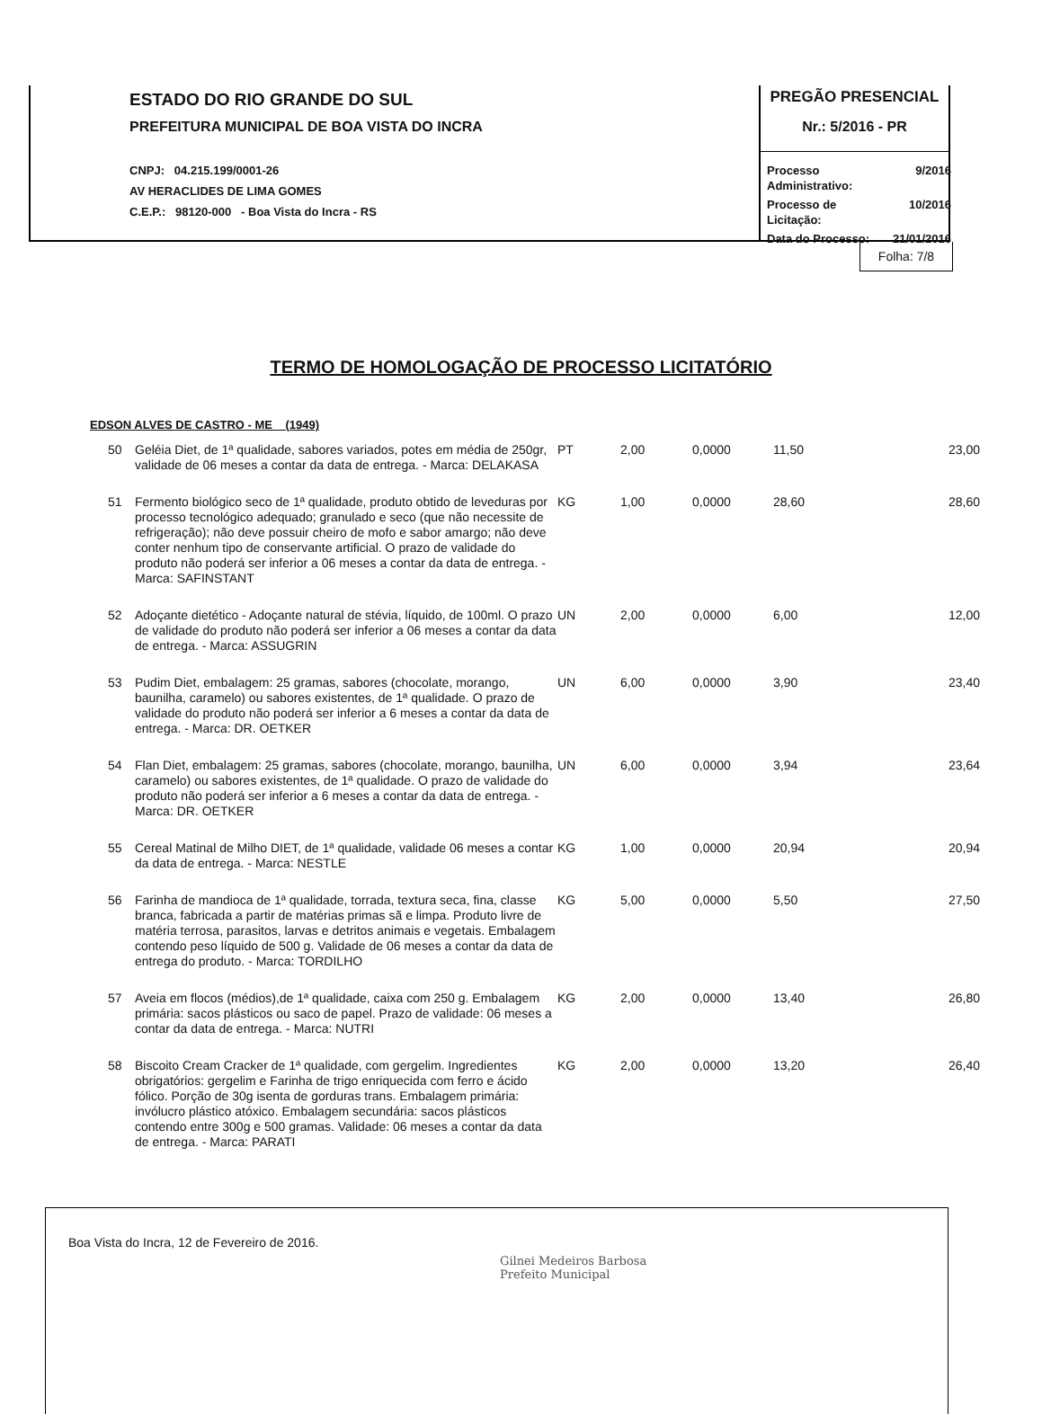ESTADO DO RIO GRANDE DO SUL
PREFEITURA MUNICIPAL DE BOA VISTA DO INCRA
CNPJ: 04.215.199/0001-26
AV HERACLIDES DE LIMA GOMES
C.E.P.: 98120-000 - Boa Vista do Incra - RS
PREGÃO PRESENCIAL
Nr.: 5/2016 - PR
| Processo Administrativo: | 9/2016 |
| Processo de Licitação: | 10/2016 |
| Data do Processo: | 21/01/2016 |
Folha: 7/8
TERMO DE HOMOLOGAÇÃO DE PROCESSO LICITATÓRIO
EDSON ALVES DE CASTRO - ME (1949)
| 50 | Geléia Diet, de 1ª qualidade, sabores variados, potes em média de 250gr, validade de 06 meses a contar da data de entrega. - Marca: DELAKASA | PT | 2,00 | 0,0000 | 11,50 | 23,00 |
| 51 | Fermento biológico seco de 1ª qualidade, produto obtido de leveduras por processo tecnológico adequado; granulado e seco (que não necessite de refrigeração); não deve possuir cheiro de mofo e sabor amargo; não deve conter nenhum tipo de conservante artificial. O prazo de validade do produto não poderá ser inferior a 06 meses a contar da data de entrega. - Marca: SAFINSTANT | KG | 1,00 | 0,0000 | 28,60 | 28,60 |
| 52 | Adoçante dietético - Adoçante natural de stévia, líquido, de 100ml. O prazo de validade do produto não poderá ser inferior a 06 meses a contar da data de entrega. - Marca: ASSUGRIN | UN | 2,00 | 0,0000 | 6,00 | 12,00 |
| 53 | Pudim Diet, embalagem: 25 gramas, sabores (chocolate, morango, baunilha, caramelo) ou sabores existentes, de 1ª qualidade. O prazo de validade do produto não poderá ser inferior a 6 meses a contar da data de entrega. - Marca: DR. OETKER | UN | 6,00 | 0,0000 | 3,90 | 23,40 |
| 54 | Flan Diet, embalagem: 25 gramas, sabores (chocolate, morango, baunilha, caramelo) ou sabores existentes, de 1ª qualidade. O prazo de validade do produto não poderá ser inferior a 6 meses a contar da data de entrega. - Marca: DR. OETKER | UN | 6,00 | 0,0000 | 3,94 | 23,64 |
| 55 | Cereal Matinal de Milho DIET, de 1ª qualidade, validade 06 meses a contar da data de entrega. - Marca: NESTLE | KG | 1,00 | 0,0000 | 20,94 | 20,94 |
| 56 | Farinha de mandioca de 1ª qualidade, torrada, textura seca, fina, classe branca, fabricada a partir de matérias primas sã e limpa. Produto livre de matéria terrosa, parasitos, larvas e detritos animais e vegetais. Embalagem contendo peso líquido de 500 g. Validade de 06 meses a contar da data de entrega do produto. - Marca: TORDILHO | KG | 5,00 | 0,0000 | 5,50 | 27,50 |
| 57 | Aveia em flocos (médios),de 1ª qualidade, caixa com 250 g. Embalagem primária: sacos plásticos ou saco de papel. Prazo de validade: 06 meses a contar da data de entrega. - Marca: NUTRI | KG | 2,00 | 0,0000 | 13,40 | 26,80 |
| 58 | Biscoito Cream Cracker de 1ª qualidade, com gergelim. Ingredientes obrigatórios: gergelim e Farinha de trigo enriquecida com ferro e ácido fólico. Porção de 30g isenta de gorduras trans. Embalagem primária: invólucro plástico atóxico. Embalagem secundária: sacos plásticos contendo entre 300g e 500 gramas. Validade: 06 meses a contar da data de entrega. - Marca: PARATI | KG | 2,00 | 0,0000 | 13,20 | 26,40 |
Boa Vista do Incra, 12 de Fevereiro de 2016.
Gilnei Medeiros Barbosa
Prefeito Municipal